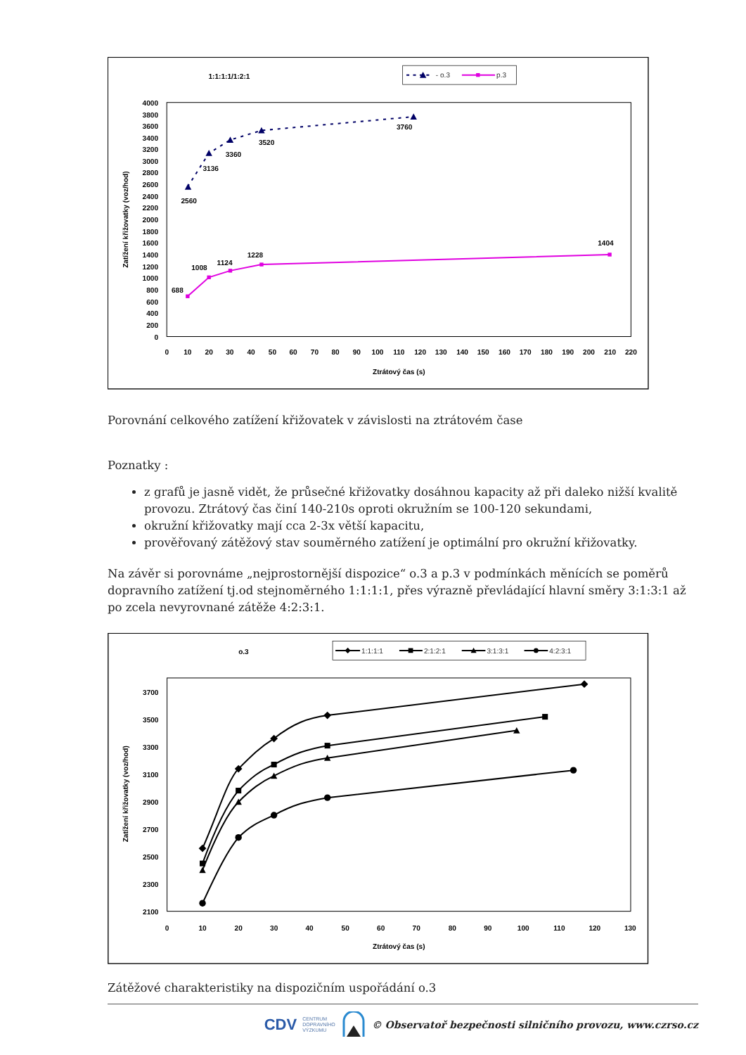1:1:1:1/1:2:1
- o.3
p.3
4000
3800
3600
3400
3200
3000
2800
2600
2400
2200
2000
1800
1600
1400
1200
1000
800
600
400
200
0
0
10
20
30
40
50
60
70
80
90
100
110
120
130
140
150
160
170
180
190
200
210
220
Ztrátový čas (s)
Zatížení křižovatky (voz/hod)
2560
3136
3360
3520
3760
688
1008
1124
1228
1404
Porovnání celkového zatížení křižovatek v závislosti na ztrátovém čase
Poznatky :
z grafů je jasně vidět, že průsečné křižovatky dosáhnou kapacity až při daleko nižší kvalitě provozu. Ztrátový čas činí 140-210s oproti okružním se 100-120 sekundami,
okružní křižovatky mají cca 2-3x větší kapacitu,
prověřovaný zátěžový stav souměrného zatížení je optimální pro okružní křižovatky.
Na závěr si porovnáme „nejprostornější dispozice“ o.3 a p.3 v podmínkách měnících se poměrů dopravního zatížení tj.od stejnoměrného 1:1:1:1, přes výrazně převládající hlavní směry 3:1:3:1 až po zcela nevyrovnané zátěže 4:2:3:1.
o.3
1:1:1:1
2:1:2:1
3:1:3:1
4:2:3:1
3700
3500
3300
3100
2900
2700
2500
2300
2100
0
10
20
30
40
50
60
70
80
90
100
110
120
130
Ztrátový čas (s)
Zatížení křižovatky (voz/hod)
Zátěžové charakteristiky na dispozičním uspořádání o.3
CDV CENTRUM
DOPRAVNÍHO
VÝZKUMU © Observatoř bezpečnosti silničního provozu, www.czrso.cz